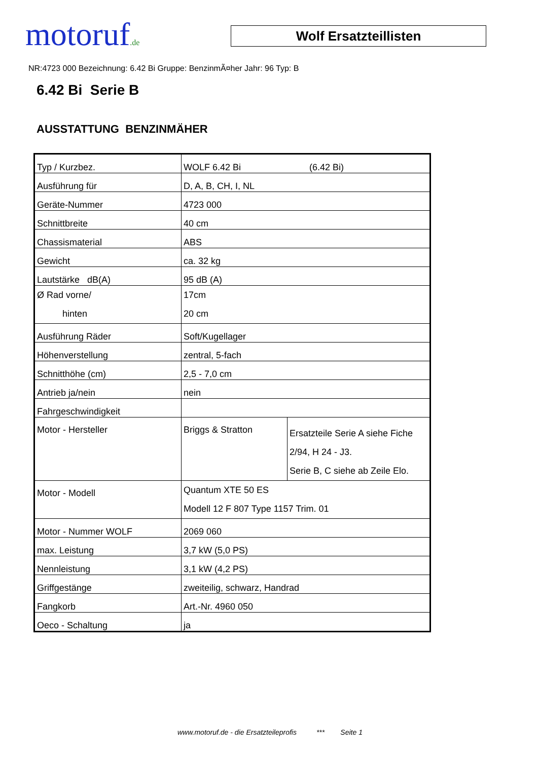motoruf.de
Wolf Ersatzteillisten
NR:4723 000 Bezeichnung: 6.42 Bi Gruppe: BenzinmÃ¤her Jahr: 96 Typ: B
6.42 Bi Serie B
AUSSTATTUNG BENZINMÄHER
| Typ / Kurzbez. | WOLF 6.42 Bi (6.42 Bi) | |
| Ausführung für | D, A, B, CH, I, NL | |
| Geräte-Nummer | 4723 000 | |
| Schnittbreite | 40 cm | |
| Chassismaterial | ABS | |
| Gewicht | ca. 32 kg | |
| Lautstärke dB(A) | 95 dB (A) | |
| Ø Rad vorne/ hinten | 17cm 20 cm | |
| Ausführung Räder | Soft/Kugellager | |
| Höhenverstellung | zentral, 5-fach | |
| Schnitthöhe (cm) | 2,5 - 7,0 cm | |
| Antrieb ja/nein | nein | |
| Fahrgeschwindigkeit | | |
| Motor - Hersteller | Briggs & Stratton | Ersatzteile Serie A siehe Fiche 2/94, H 24 - J3. Serie B, C siehe ab Zeile Elo. |
| Motor - Modell | Quantum XTE 50 ES Modell 12 F 807 Type 1157 Trim. 01 | |
| Motor - Nummer WOLF | 2069 060 | |
| max. Leistung | 3,7 kW (5,0 PS) | |
| Nennleistung | 3,1 kW (4,2 PS) | |
| Griffgestänge | zweiteilig, schwarz, Handrad | |
| Fangkorb | Art.-Nr. 4960 050 | |
| Oeco - Schaltung | ja | |
www.motoruf.de - die Ersatzteileprofis *** Seite 1